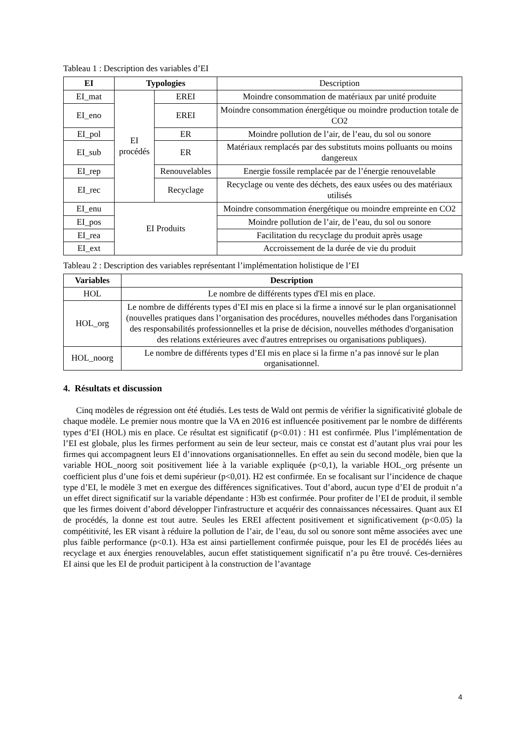Tableau 1 : Description des variables d’EI
| EI | Typologies | | Description |
| --- | --- | --- | --- |
| EI_mat | EI procédés | EREI | Moindre consommation de matériaux par unité produite |
| EI_eno | | EREI | Moindre consommation énergétique ou moindre production totale de CO2 |
| EI_pol | | ER | Moindre pollution de l’air, de l’eau, du sol ou sonore |
| EI_sub | | ER | Matériaux remplacés par des substituts moins polluants ou moins dangereux |
| EI_rep | | Renouvelables | Energie fossile remplacée par de l’énergie renouvelable |
| EI_rec | | Recyclage | Recyclage ou vente des déchets, des eaux usées ou des matériaux utilisés |
| EI_enu | EI Produits | | Moindre consommation énergétique ou moindre empreinte en CO2 |
| EI_pos | | | Moindre pollution de l’air, de l’eau, du sol ou sonore |
| EI_rea | | | Facilitation du recyclage du produit après usage |
| EI_ext | | | Accroissement de la durée de vie du produit |
Tableau 2 : Description des variables représentant l’implémentation holistique de l’EI
| Variables | Description |
| --- | --- |
| HOL | Le nombre de différents types d'EI mis en place. |
| HOL_org | Le nombre de différents types d’EI mis en place si la firme a innové sur le plan organisationnel (nouvelles pratiques dans l’organisation des procédures, nouvelles méthodes dans l'organisation des responsabilités professionnelles et la prise de décision, nouvelles méthodes d'organisation des relations extérieures avec d'autres entreprises ou organisations publiques). |
| HOL_noorg | Le nombre de différents types d’EI mis en place si la firme n’a pas innové sur le plan organisationnel. |
4. Résultats et discussion
Cinq modèles de régression ont été étudiés. Les tests de Wald ont permis de vérifier la significativité globale de chaque modèle. Le premier nous montre que la VA en 2016 est influencée positivement par le nombre de différents types d’EI (HOL) mis en place. Ce résultat est significatif (p<0.01) : H1 est confirmée. Plus l’implémentation de l’EI est globale, plus les firmes performent au sein de leur secteur, mais ce constat est d’autant plus vrai pour les firmes qui accompagnent leurs EI d’innovations organisationnelles. En effet au sein du second modèle, bien que la variable HOL_noorg soit positivement liée à la variable expliquée (p<0,1), la variable HOL_org présente un coefficient plus d’une fois et demi supérieur (p<0,01). H2 est confirmée. En se focalisant sur l’incidence de chaque type d’EI, le modèle 3 met en exergue des différences significatives. Tout d’abord, aucun type d’EI de produit n’a un effet direct significatif sur la variable dépendante : H3b est confirmée. Pour profiter de l’EI de produit, il semble que les firmes doivent d’abord développer l'infrastructure et acquérir des connaissances nécessaires. Quant aux EI de procédés, la donne est tout autre. Seules les EREI affectent positivement et significativement (p<0.05) la compétitivité, les ER visant à réduire la pollution de l’air, de l’eau, du sol ou sonore sont même associées avec une plus faible performance (p<0.1). H3a est ainsi partiellement confirmée puisque, pour les EI de procédés liées au recyclage et aux énergies renouvelables, aucun effet statistiquement significatif n’a pu être trouvé. Ces-dernières EI ainsi que les EI de produit participent à la construction de l’avantage
4